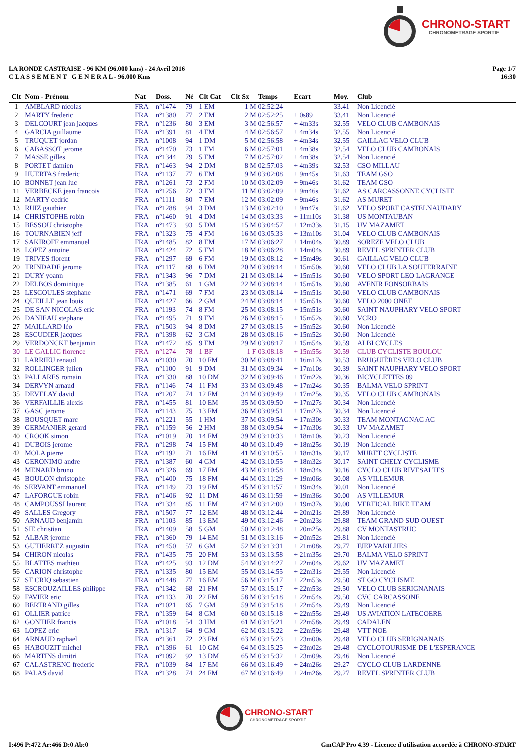CHRONO-START
CHRONOMETRAGE SPORTIF
LA RONDE CASTRAISE - 96 KM (96.000 kms) - 24 Avril 2016
C L A S S E M E N T G E N E R A L - 96.000 Kms
Page 1/7
16:30
| Clt | Nom - Prénom | Nat | Doss. | Né | Clt Cat | Clt Sx | Temps | Ecart | Moy. | Club |
| --- | --- | --- | --- | --- | --- | --- | --- | --- | --- | --- |
| 1 | AMBLARD nicolas | FRA | n°1474 | 79 | 1 EM | 1 M | 02:52:24 | | 33.41 | Non Licencié |
| 2 | MARTY frederic | FRA | n°1380 | 77 | 2 EM | 2 M | 02:52:25 | + 0s89 | 33.41 | Non Licencié |
| 3 | DELCOURT jean jacques | FRA | n°1236 | 80 | 3 EM | 3 M | 02:56:57 | + 4m33s | 32.55 | VELO CLUB CAMBONAIS |
| 4 | GARCIA guillaume | FRA | n°1391 | 81 | 4 EM | 4 M | 02:56:57 | + 4m34s | 32.55 | Non Licencié |
| 5 | TRUQUET jordan | FRA | n°1008 | 94 | 1 DM | 5 M | 02:56:58 | + 4m34s | 32.55 | GAILLAC VELO CLUB |
| 6 | CABASSOT jerome | FRA | n°1470 | 73 | 1 FM | 6 M | 02:57:01 | + 4m38s | 32.54 | VELO CLUB CAMBONAIS |
| 7 | MASSE gilles | FRA | n°1344 | 79 | 5 EM | 7 M | 02:57:02 | + 4m38s | 32.54 | Non Licencié |
| 8 | PORTET damien | FRA | n°1463 | 94 | 2 DM | 8 M | 02:57:03 | + 4m39s | 32.53 | CSO MILLAU |
| 9 | HUERTAS frederic | FRA | n°1137 | 77 | 6 EM | 9 M | 03:02:08 | + 9m45s | 31.63 | TEAM GSO |
| 10 | BONNET jean luc | FRA | n°1261 | 73 | 2 FM | 10 M | 03:02:09 | + 9m46s | 31.62 | TEAM GSO |
| 11 | VERBECKE jean francois | FRA | n°1256 | 72 | 3 FM | 11 M | 03:02:09 | + 9m46s | 31.62 | AS CARCASSONNE CYCLISTE |
| 12 | MARTY cedric | FRA | n°1111 | 80 | 7 EM | 12 M | 03:02:09 | + 9m46s | 31.62 | AS MURET |
| 13 | RUIZ gauthier | FRA | n°1288 | 94 | 3 DM | 13 M | 03:02:10 | + 9m47s | 31.62 | VELO SPORT CASTELNAUDARY |
| 14 | CHRISTOPHE robin | FRA | n°1460 | 91 | 4 DM | 14 M | 03:03:33 | + 11m10s | 31.38 | US MONTAUBAN |
| 15 | BESSOU christophe | FRA | n°1473 | 93 | 5 DM | 15 M | 03:04:57 | + 12m33s | 31.15 | UV MAZAMET |
| 16 | TOURNABIEN jeff | FRA | n°1323 | 75 | 4 FM | 16 M | 03:05:33 | + 13m10s | 31.04 | VELO CLUB CAMBONAIS |
| 17 | SAKIROFF emmanuel | FRA | n°1485 | 82 | 8 EM | 17 M | 03:06:27 | + 14m04s | 30.89 | SOREZE VELO CLUB |
| 18 | LOPEZ antoine | FRA | n°1424 | 72 | 5 FM | 18 M | 03:06:28 | + 14m04s | 30.89 | REVEL SPRINTER CLUB |
| 19 | TRIVES florent | FRA | n°1297 | 69 | 6 FM | 19 M | 03:08:12 | + 15m49s | 30.61 | GAILLAC VELO CLUB |
| 20 | TRINDADE jerome | FRA | n°1117 | 88 | 6 DM | 20 M | 03:08:14 | + 15m50s | 30.60 | VELO CLUB LA SOUTERRAINE |
| 21 | DURY yoann | FRA | n°1343 | 96 | 7 DM | 21 M | 03:08:14 | + 15m51s | 30.60 | VELO SPORT LEO LAGRANGE |
| 22 | DELBOS dominique | FRA | n°1385 | 61 | 1 GM | 22 M | 03:08:14 | + 15m51s | 30.60 | AVENIR FONSORBAIS |
| 23 | LESCOULES stephane | FRA | n°1471 | 69 | 7 FM | 23 M | 03:08:14 | + 15m51s | 30.60 | VELO CLUB CAMBONAIS |
| 24 | QUEILLE jean louis | FRA | n°1427 | 66 | 2 GM | 24 M | 03:08:14 | + 15m51s | 30.60 | VELO 2000 ONET |
| 25 | DE SAN NICOLAS eric | FRA | n°1193 | 74 | 8 FM | 25 M | 03:08:15 | + 15m51s | 30.60 | SAINT NAUPHARY VELO SPORT |
| 26 | DANIEAU stephane | FRA | n°1495 | 71 | 9 FM | 26 M | 03:08:15 | + 15m52s | 30.60 | VCRO |
| 27 | MAILLARD léo | FRA | n°1503 | 94 | 8 DM | 27 M | 03:08:15 | + 15m52s | 30.60 | Non Licencié |
| 28 | ESCUDIER jacques | FRA | n°1398 | 62 | 3 GM | 28 M | 03:08:16 | + 15m52s | 30.60 | Non Licencié |
| 29 | VERDONCKT benjamin | FRA | n°1472 | 85 | 9 EM | 29 M | 03:08:17 | + 15m54s | 30.59 | ALBI CYCLES |
| 30 | LE GALLIC florence | FRA | n°1274 | 78 | 1 BF | 1 F | 03:08:18 | + 15m55s | 30.59 | CLUB CYCLISTE BOULOU |
| 31 | LARRIEU renaud | FRA | n°1030 | 70 | 10 FM | 30 M | 03:08:41 | + 16m17s | 30.53 | BRUGUIÈRES VELO CLUB |
| 32 | ROLLINGER julien | FRA | n°1100 | 91 | 9 DM | 31 M | 03:09:34 | + 17m10s | 30.39 | SAINT NAUPHARY VELO SPORT |
| 33 | PALLARES romain | FRA | n°1330 | 88 | 10 DM | 32 M | 03:09:46 | + 17m22s | 30.36 | BICYCLETTES 09 |
| 34 | DERVYN arnaud | FRA | n°1146 | 74 | 11 FM | 33 M | 03:09:48 | + 17m24s | 30.35 | BALMA VELO SPRINT |
| 35 | DEVELAY david | FRA | n°1207 | 74 | 12 FM | 34 M | 03:09:49 | + 17m25s | 30.35 | VELO CLUB CAMBONAIS |
| 36 | VERFAILLIE alexis | FRA | n°1455 | 81 | 10 EM | 35 M | 03:09:50 | + 17m27s | 30.34 | Non Licencié |
| 37 | GASC jerome | FRA | n°1143 | 75 | 13 FM | 36 M | 03:09:51 | + 17m27s | 30.34 | Non Licencié |
| 38 | BOUSQUET marc | FRA | n°1221 | 55 | 1 HM | 37 M | 03:09:54 | + 17m30s | 30.33 | TEAM MONTAGNAC AC |
| 39 | GERMANIER gerard | FRA | n°1159 | 56 | 2 HM | 38 M | 03:09:54 | + 17m30s | 30.33 | UV MAZAMET |
| 40 | CROOK simon | FRA | n°1019 | 70 | 14 FM | 39 M | 03:10:33 | + 18m10s | 30.23 | Non Licencié |
| 41 | DUBOIS jerome | FRA | n°1298 | 74 | 15 FM | 40 M | 03:10:49 | + 18m25s | 30.19 | Non Licencié |
| 42 | MOLA pierre | FRA | n°1192 | 71 | 16 FM | 41 M | 03:10:55 | + 18m31s | 30.17 | MURET CYCLISTE |
| 43 | GERONIMO andre | FRA | n°1387 | 60 | 4 GM | 42 M | 03:10:55 | + 18m32s | 30.17 | SAINT CHELY CYCLISME |
| 44 | MENARD bruno | FRA | n°1326 | 69 | 17 FM | 43 M | 03:10:58 | + 18m34s | 30.16 | CYCLO CLUB RIVESALTES |
| 45 | BOULON christophe | FRA | n°1400 | 75 | 18 FM | 44 M | 03:11:29 | + 19m06s | 30.08 | AS VILLEMUR |
| 46 | SERVANT emmanuel | FRA | n°1149 | 73 | 19 FM | 45 M | 03:11:57 | + 19m34s | 30.01 | Non Licencié |
| 47 | LAFORGUE robin | FRA | n°1406 | 92 | 11 DM | 46 M | 03:11:59 | + 19m36s | 30.00 | AS VILLEMUR |
| 48 | CAMPOUSSI laurent | FRA | n°1334 | 85 | 11 EM | 47 M | 03:12:00 | + 19m37s | 30.00 | VERTICAL BIKE TEAM |
| 49 | SALLES Gregory | FRA | n°1507 | 77 | 12 EM | 48 M | 03:12:44 | + 20m21s | 29.89 | Non Licencié |
| 50 | ARNAUD benjamin | FRA | n°1103 | 85 | 13 EM | 49 M | 03:12:46 | + 20m23s | 29.88 | TEAM GRAND SUD OUEST |
| 51 | SIE christian | FRA | n°1409 | 58 | 5 GM | 50 M | 03:12:48 | + 20m25s | 29.88 | CV MONTASTRUC |
| 52 | ALBAR jerome | FRA | n°1360 | 79 | 14 EM | 51 M | 03:13:16 | + 20m52s | 29.81 | Non Licencié |
| 53 | GUTIERREZ augustin | FRA | n°1450 | 57 | 6 GM | 52 M | 03:13:31 | + 21m08s | 29.77 | FJEP VARILHES |
| 54 | CHIRON nicolas | FRA | n°1435 | 75 | 20 FM | 53 M | 03:13:58 | + 21m35s | 29.70 | BALMA VELO SPRINT |
| 55 | BLATTES mathieu | FRA | n°1425 | 93 | 12 DM | 54 M | 03:14:27 | + 22m04s | 29.62 | UV MAZAMET |
| 56 | CARION christophe | FRA | n°1335 | 80 | 15 EM | 55 M | 03:14:55 | + 22m31s | 29.55 | Non Licencié |
| 57 | ST CRIQ sebastien | FRA | n°1448 | 77 | 16 EM | 56 M | 03:15:17 | + 22m53s | 29.50 | ST GO CYCLISME |
| 58 | ESCROUZAILLES philippe | FRA | n°1342 | 68 | 21 FM | 57 M | 03:15:17 | + 22m53s | 29.50 | VELO CLUB SERIGNANAIS |
| 59 | FAVIER eric | FRA | n°1133 | 70 | 22 FM | 58 M | 03:15:18 | + 22m54s | 29.50 | CVC CARCASSONE |
| 60 | BERTRAND gilles | FRA | n°1021 | 65 | 7 GM | 59 M | 03:15:18 | + 22m54s | 29.49 | Non Licencié |
| 61 | OLLIER patrice | FRA | n°1359 | 64 | 8 GM | 60 M | 03:15:18 | + 22m55s | 29.49 | US AVIATION LATECOERE |
| 62 | GONTIER francis | FRA | n°1018 | 54 | 3 HM | 61 M | 03:15:21 | + 22m58s | 29.49 | CADALEN |
| 63 | LOPEZ eric | FRA | n°1317 | 64 | 9 GM | 62 M | 03:15:22 | + 22m59s | 29.48 | VTT NOE |
| 64 | ARNAUD raphael | FRA | n°1361 | 72 | 23 FM | 63 M | 03:15:23 | + 23m00s | 29.48 | VELO CLUB SERIGNANAIS |
| 65 | HABOUZIT michel | FRA | n°1396 | 61 | 10 GM | 64 M | 03:15:25 | + 23m02s | 29.48 | CYCLOTOURISME DE L'ESPERANCE |
| 66 | MARTINS dimitri | FRA | n°1092 | 92 | 13 DM | 65 M | 03:15:32 | + 23m09s | 29.46 | Non Licencié |
| 67 | CALASTRENC frederic | FRA | n°1039 | 84 | 17 EM | 66 M | 03:16:49 | + 24m26s | 29.27 | CYCLO CLUB LARDENNE |
| 68 | PALAS david | FRA | n°1328 | 74 | 24 FM | 67 M | 03:16:49 | + 24m26s | 29.27 | REVEL SPRINTER CLUB |
CHRONO-START
CHRONOMETRAGE SPORTIF
I:496 P:472 Ar:466 D:0 Ab:0 GmCAP Pro 4.39 - Licence d'utilisation accordée à CHRONO-START